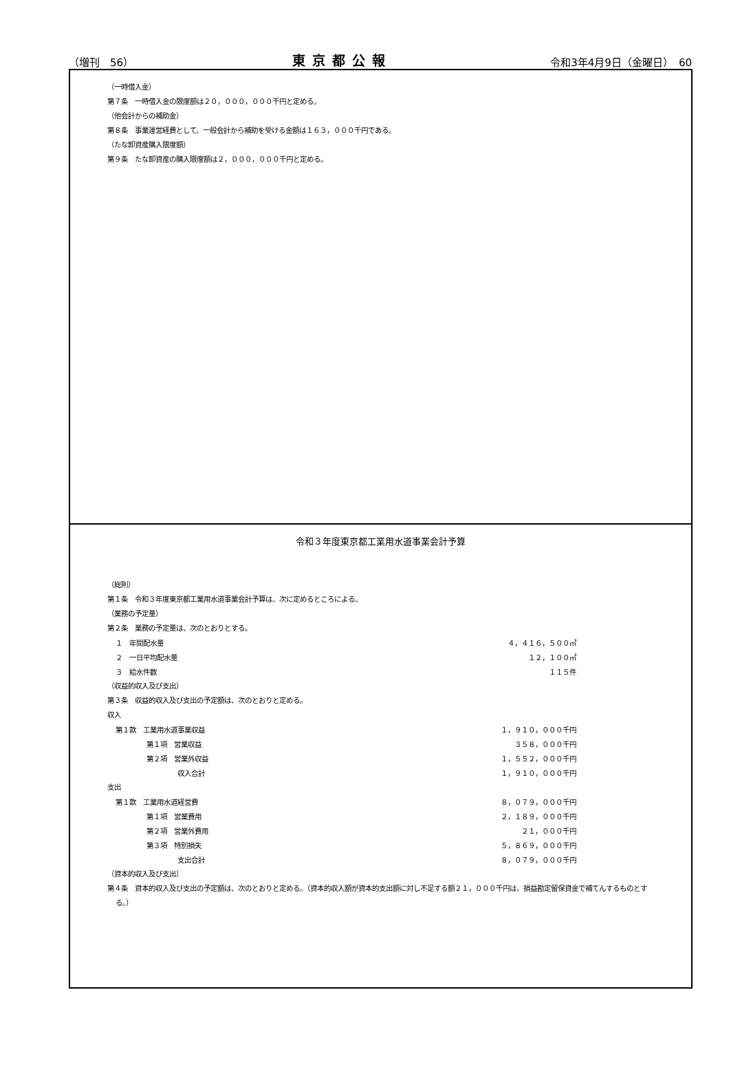（増刊　56） 東京都公報 令和3年4月9日（金曜日）　60
（一時借入金）
第７条　一時借入金の限度額は２０，０００，０００千円と定める。
（他会計からの補助金）
第８条　事業運営経費として、一般会計から補助を受ける金額は１６３，０００千円である。
（たな卸資産購入限度額）
第９条　たな卸資産の購入限度額は２，０００，０００千円と定める。
令和３年度東京都工業用水道事業会計予算
（総則）
第１条　令和３年度東京都工業用水道事業会計予算は、次に定めるところによる。
（業務の予定量）
第２条　業務の予定量は、次のとおりとする。
| | １ 年間配水量 | ４，４１６，５００㎥ |
| | ２ 一日平均配水量 | １２，１００㎥ |
| | ３ 給水件数 | １１５件 |
（収益的収入及び支出）
第３条　収益的収入及び支出の予定額は、次のとおりと定める。
収入
| | 第１款 工業用水道事業収益 | １，９１０，０００千円 |
| | 第１項 営業収益 | ３５８，０００千円 |
| | 第２項 営業外収益 | １，５５２，０００千円 |
| | 収入合計 | １，９１０，０００千円 |
支出
| | 第１款 工業用水道経営費 | ８，０７９，０００千円 |
| | 第１項 営業費用 | ２，１８９，０００千円 |
| | 第２項 営業外費用 | ２１，０００千円 |
| | 第３項 特別損失 | ５，８６９，０００千円 |
| | 支出合計 | ８，０７９，０００千円 |
（資本的収入及び支出）
第４条　資本的収入及び支出の予定額は、次のとおりと定める。（資本的収入額が資本的支出額に対し不足する額２１，０００千円は、損益勘定留保資金で補てんするものとする。）